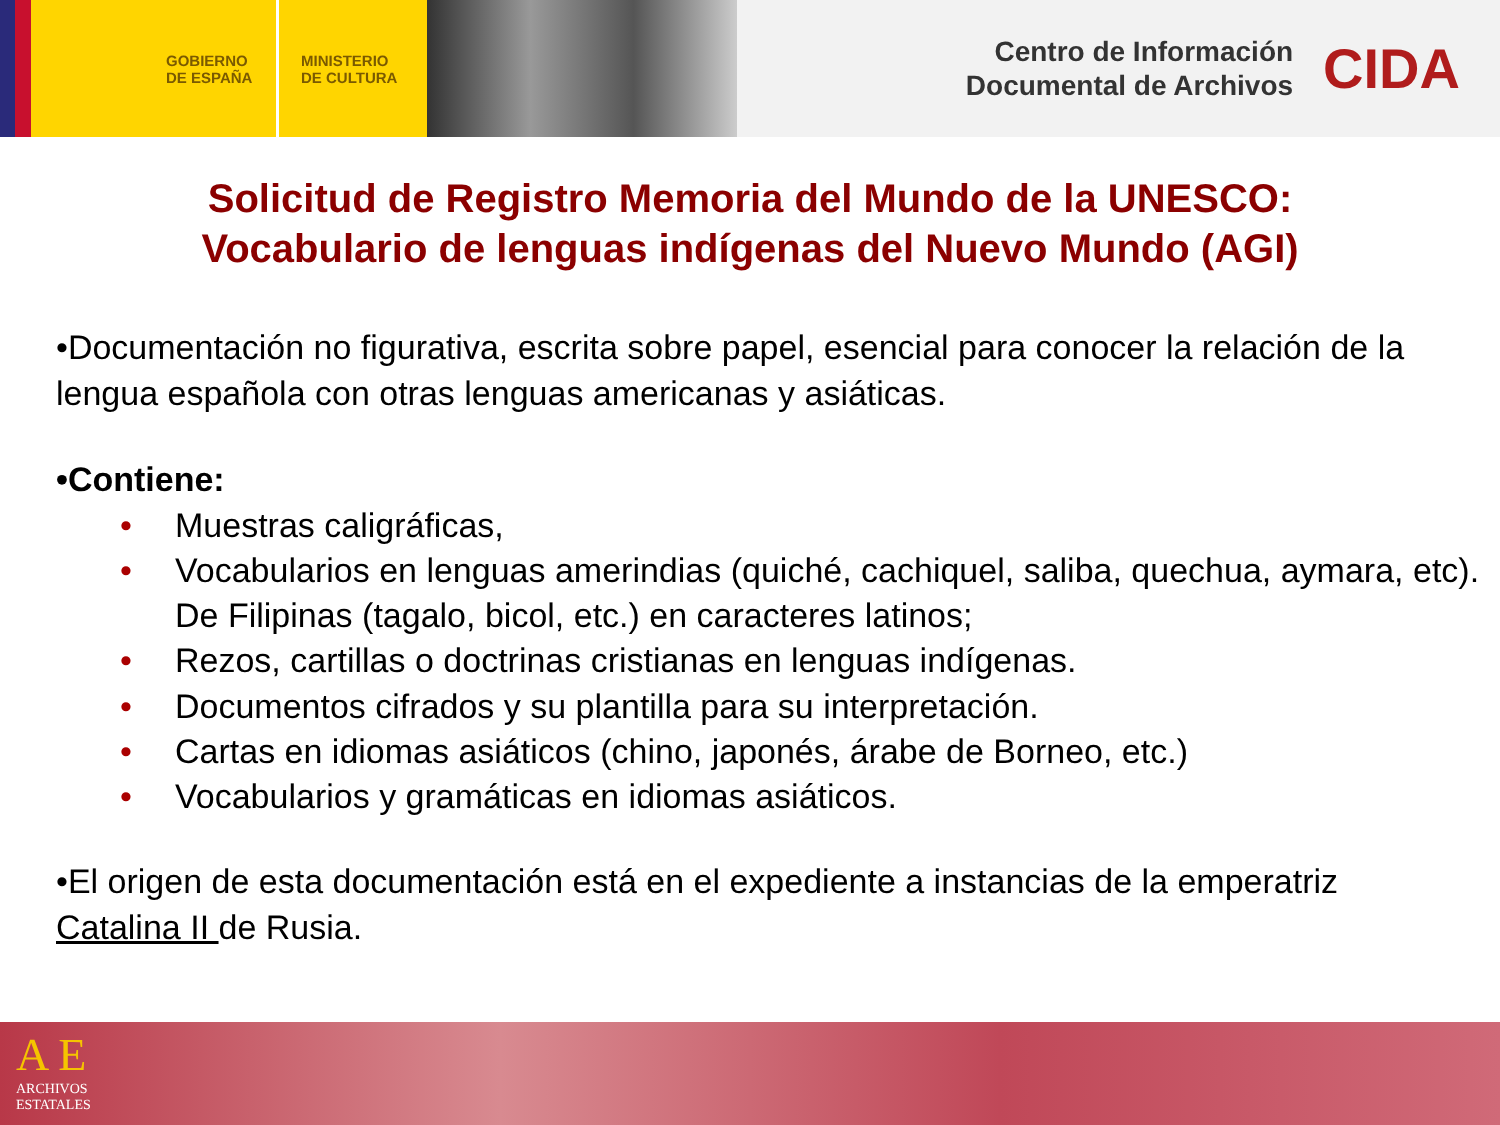GOBIERNO
DE ESPAÑA
MINISTERIO
DE CULTURA
Centro de Información
Documental de Archivos
CIDA
Solicitud de Registro Memoria del Mundo de la UNESCO:
Vocabulario de lenguas indígenas del Nuevo Mundo (AGI)
•Documentación no figurativa, escrita sobre papel, esencial para conocer la relación de la lengua española con otras lenguas americanas y asiáticas.
•Contiene:
• Muestras caligráficas,
• Vocabularios en lenguas amerindias (quiché, cachiquel, saliba, quechua, aymara, etc). De Filipinas (tagalo, bicol, etc.) en caracteres latinos;
• Rezos, cartillas o doctrinas cristianas en lenguas indígenas.
• Documentos cifrados y su plantilla para su interpretación.
• Cartas en idiomas asiáticos (chino, japonés, árabe de Borneo, etc.)
• Vocabularios y gramáticas en idiomas asiáticos.
•El origen de esta documentación está en el expediente a instancias de la emperatriz Catalina II de Rusia.
A E
ARCHIVOS
ESTATALES